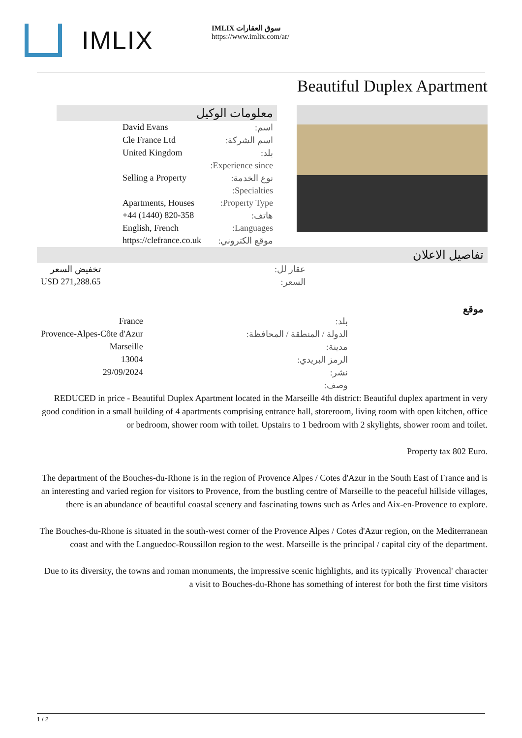IMLIX
IMLIX سوق العقارات
https://www.imlix.com/ar/
Beautiful Duplex Apartment
معلومات الوكيل
| اسم: | David Evans |
| اسم الشركة: | Cle France Ltd |
| بلد: | United Kingdom |
| Experience since: | |
| نوع الخدمة: | Selling a Property |
| Specialties: | |
| Property Type: | Apartments, Houses |
| هاتف: | +44 (1440) 820-358 |
| Languages: | English, French |
| موقع الكتروني: | https://clefrance.co.uk |
تفاصيل الاعلان
| عقار لل: | تخفيض السعر |
| السعر: | USD 271,288.65 |
موقع
| بلد: | France |
| الدولة / المنطقة / المحافظة: | Provence-Alpes-Côte d'Azur |
| مدينة: | Marseille |
| الرمز البريدي: | 13004 |
| نشر: | 29/09/2024 |
| وصف: | |
REDUCED in price - Beautiful Duplex Apartment located in the Marseille 4th district: Beautiful duplex apartment in very good condition in a small building of 4 apartments comprising entrance hall, storeroom, living room with open kitchen, office or bedroom, shower room with toilet. Upstairs to 1 bedroom with 2 skylights, shower room and toilet.
Property tax 802 Euro.
The department of the Bouches-du-Rhone is in the region of Provence Alpes / Cotes d'Azur in the South East of France and is an interesting and varied region for visitors to Provence, from the bustling centre of Marseille to the peaceful hillside villages, there is an abundance of beautiful coastal scenery and fascinating towns such as Arles and Aix-en-Provence to explore.
The Bouches-du-Rhone is situated in the south-west corner of the Provence Alpes / Cotes d'Azur region, on the Mediterranean coast and with the Languedoc-Roussillon region to the west. Marseille is the principal / capital city of the department.
Due to its diversity, the towns and roman monuments, the impressive scenic highlights, and its typically 'Provencal' character a visit to Bouches-du-Rhone has something of interest for both the first time visitors
1 / 2